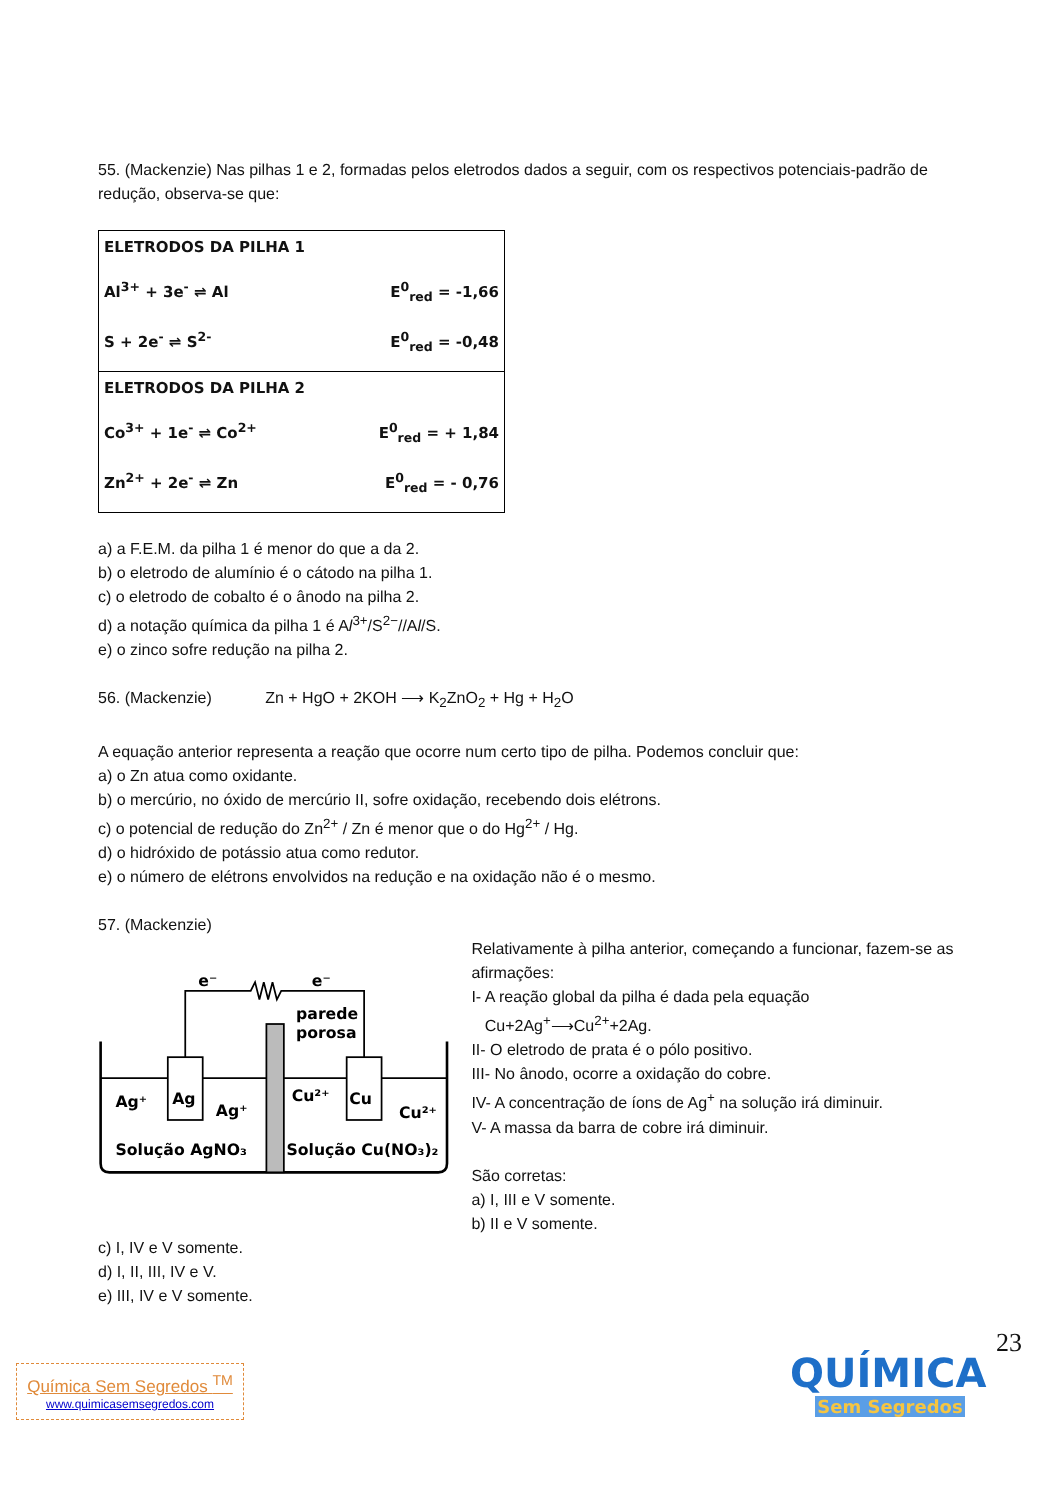55. (Mackenzie) Nas pilhas 1 e 2, formadas pelos eletrodos dados a seguir, com os respectivos potenciais-padrão de redução, observa-se que:
ELETRODOS DA PILHA 1
Al<sup>3+</sup> + 3e<sup>-</sup> ⇌ Al E<sup>0</sup><sub>red</sub> = -1,66
S + 2e<sup>-</sup> ⇌ S<sup>2-</sup> E<sup>0</sup><sub>red</sub> = -0,48
ELETRODOS DA PILHA 2
Co<sup>3+</sup> + 1e<sup>-</sup> ⇌ Co<sup>2+</sup> E<sup>0</sup><sub>red</sub> = + 1,84
Zn<sup>2+</sup> + 2e<sup>-</sup> ⇌ Zn E<sup>0</sup><sub>red</sub> = - 0,76
a) a F.E.M. da pilha 1 é menor do que a da 2.
b) o eletrodo de alumínio é o cátodo na pilha 1.
c) o eletrodo de cobalto é o ânodo na pilha 2.
d) a notação química da pilha 1 é Al<sup>3+</sup>/S<sup>2−</sup>//Al/S.
e) o zinco sofre redução na pilha 2.
56. (Mackenzie) Zn + HgO + 2KOH ⟶ K<sub>2</sub>ZnO<sub>2</sub> + Hg + H<sub>2</sub>O
A equação anterior representa a reação que ocorre num certo tipo de pilha. Podemos concluir que:
a) o Zn atua como oxidante.
b) o mercúrio, no óxido de mercúrio II, sofre oxidação, recebendo dois elétrons.
c) o potencial de redução do Zn<sup>2+</sup> / Zn é menor que o do Hg<sup>2+</sup> / Hg.
d) o hidróxido de potássio atua como redutor.
e) o número de elétrons envolvidos na redução e na oxidação não é o mesmo.
57. (Mackenzie)
e⁻
e⁻
parede
porosa
Ag⁺
Ag
Ag⁺
Cu²⁺
Cu
Cu²⁺
Solução AgNO₃
Solução Cu(NO₃)₂
Relativamente à pilha anterior, começando a funcionar, fazem-se as afirmações:
I- A reação global da pilha é dada pela equação
Cu+2Ag<sup>+</sup>⟶Cu<sup>2+</sup>+2Ag.
II- O eletrodo de prata é o pólo positivo.
III- No ânodo, ocorre a oxidação do cobre.
IV- A concentração de íons de Ag<sup>+</sup> na solução irá diminuir.
V- A massa da barra de cobre irá diminuir.
São corretas:
a) I, III e V somente.
b) II e V somente.
c) I, IV e V somente.
d) I, II, III, IV e V.
e) III, IV e V somente.
23
Química Sem Segredos <sup>TM</sup>
www.quimicasemsegredos.com
QUÍMICA
Sem Segredos